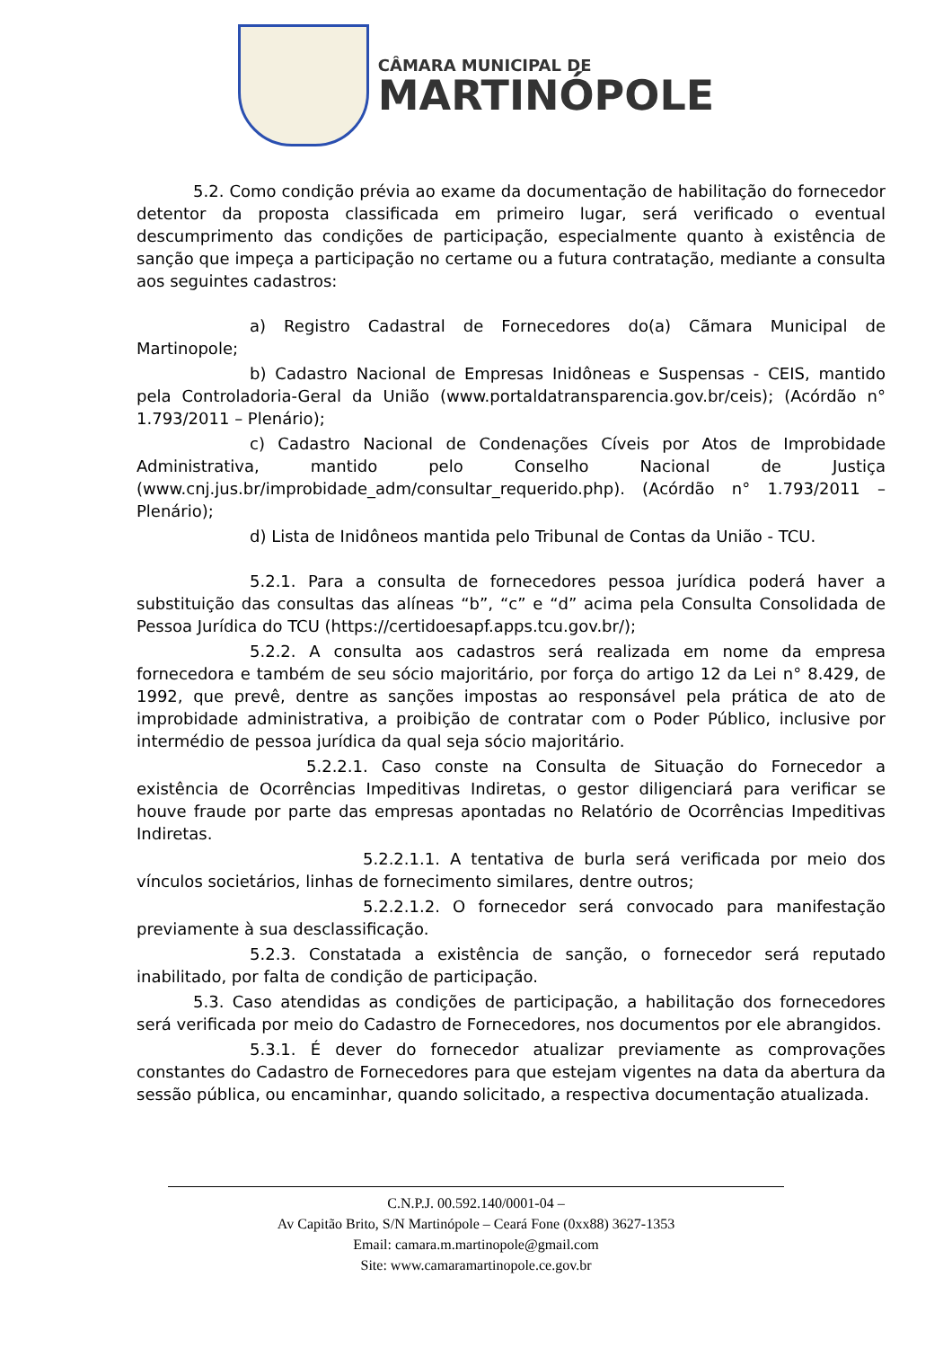CÂMARA MUNICIPAL DE
MARTINÓPOLE
5.2. Como condição prévia ao exame da documentação de habilitação do fornecedor detentor da proposta classificada em primeiro lugar, será verificado o eventual descumprimento das condições de participação, especialmente quanto à existência de sanção que impeça a participação no certame ou a futura contratação, mediante a consulta aos seguintes cadastros:
a) Registro Cadastral de Fornecedores do(a) Cãmara Municipal de Martinopole;
b) Cadastro Nacional de Empresas Inidôneas e Suspensas - CEIS, mantido pela Controladoria-Geral da União (www.portaldatransparencia.gov.br/ceis); (Acórdão n° 1.793/2011 – Plenário);
c) Cadastro Nacional de Condenações Cíveis por Atos de Improbidade Administrativa, mantido pelo Conselho Nacional de Justiça (www.cnj.jus.br/improbidade_adm/consultar_requerido.php). (Acórdão n° 1.793/2011 – Plenário);
d) Lista de Inidôneos mantida pelo Tribunal de Contas da União - TCU.
5.2.1. Para a consulta de fornecedores pessoa jurídica poderá haver a substituição das consultas das alíneas “b”, “c” e “d” acima pela Consulta Consolidada de Pessoa Jurídica do TCU (https://certidoesapf.apps.tcu.gov.br/);
5.2.2. A consulta aos cadastros será realizada em nome da empresa fornecedora e também de seu sócio majoritário, por força do artigo 12 da Lei n° 8.429, de 1992, que prevê, dentre as sanções impostas ao responsável pela prática de ato de improbidade administrativa, a proibição de contratar com o Poder Público, inclusive por intermédio de pessoa jurídica da qual seja sócio majoritário.
5.2.2.1. Caso conste na Consulta de Situação do Fornecedor a existência de Ocorrências Impeditivas Indiretas, o gestor diligenciará para verificar se houve fraude por parte das empresas apontadas no Relatório de Ocorrências Impeditivas Indiretas.
5.2.2.1.1. A tentativa de burla será verificada por meio dos vínculos societários, linhas de fornecimento similares, dentre outros;
5.2.2.1.2. O fornecedor será convocado para manifestação previamente à sua desclassificação.
5.2.3. Constatada a existência de sanção, o fornecedor será reputado inabilitado, por falta de condição de participação.
5.3. Caso atendidas as condições de participação, a habilitação dos fornecedores será verificada por meio do Cadastro de Fornecedores, nos documentos por ele abrangidos.
5.3.1. É dever do fornecedor atualizar previamente as comprovações constantes do Cadastro de Fornecedores para que estejam vigentes na data da abertura da sessão pública, ou encaminhar, quando solicitado, a respectiva documentação atualizada.
C.N.P.J. 00.592.140/0001-04 –
Av Capitão Brito, S/N Martinópole – Ceará Fone (0xx88) 3627-1353
Email: camara.m.martinopole@gmail.com
Site: www.camaramartinopole.ce.gov.br